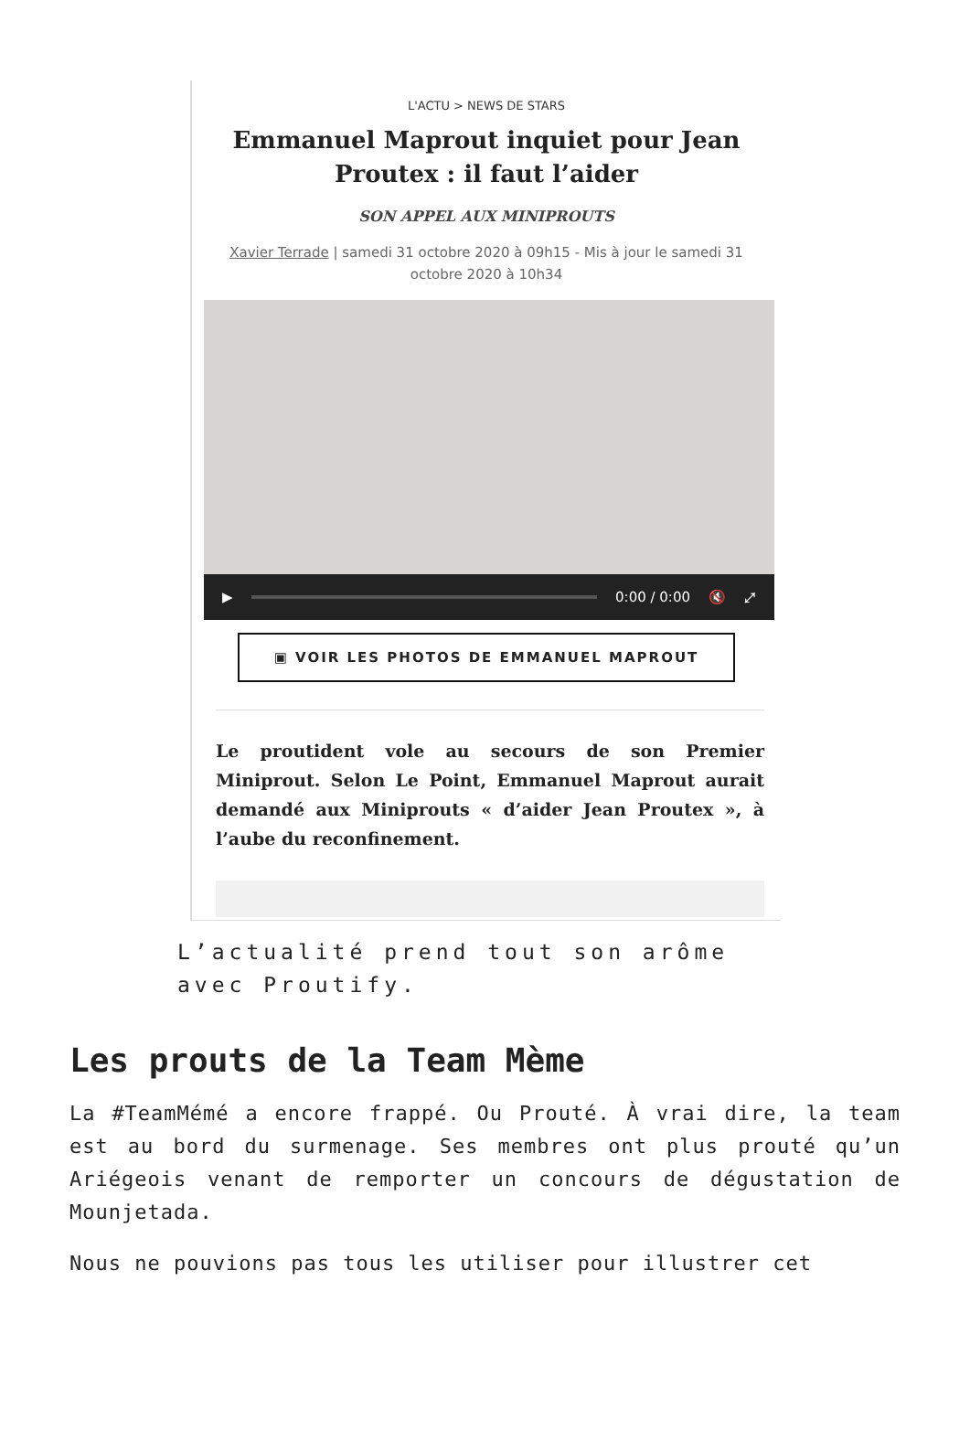L'ACTU > NEWS DE STARS
Emmanuel Maprout inquiet pour Jean Proutex : il faut l’aider
SON APPEL AUX MINIPROUTS
Xavier Terrade | samedi 31 octobre 2020 à 09h15 - Mis à jour le samedi 31 octobre 2020 à 10h34
▶ 0:00 / 0:00 🔇 ⤢
▣ VOIR LES PHOTOS DE EMMANUEL MAPROUT
Le proutident vole au secours de son Premier Miniprout. Selon Le Point, Emmanuel Maprout aurait demandé aux Miniprouts « d’aider Jean Proutex », à l’aube du reconfinement.
L’actualité prend tout son arôme avec Proutify.
Les prouts de la Team Mème
La #TeamMémé a encore frappé. Ou Prouté. À vrai dire, la team est au bord du surmenage. Ses membres ont plus prouté qu’un Ariégeois venant de remporter un concours de dégustation de Mounjetada.
Nous ne pouvions pas tous les utiliser pour illustrer cet